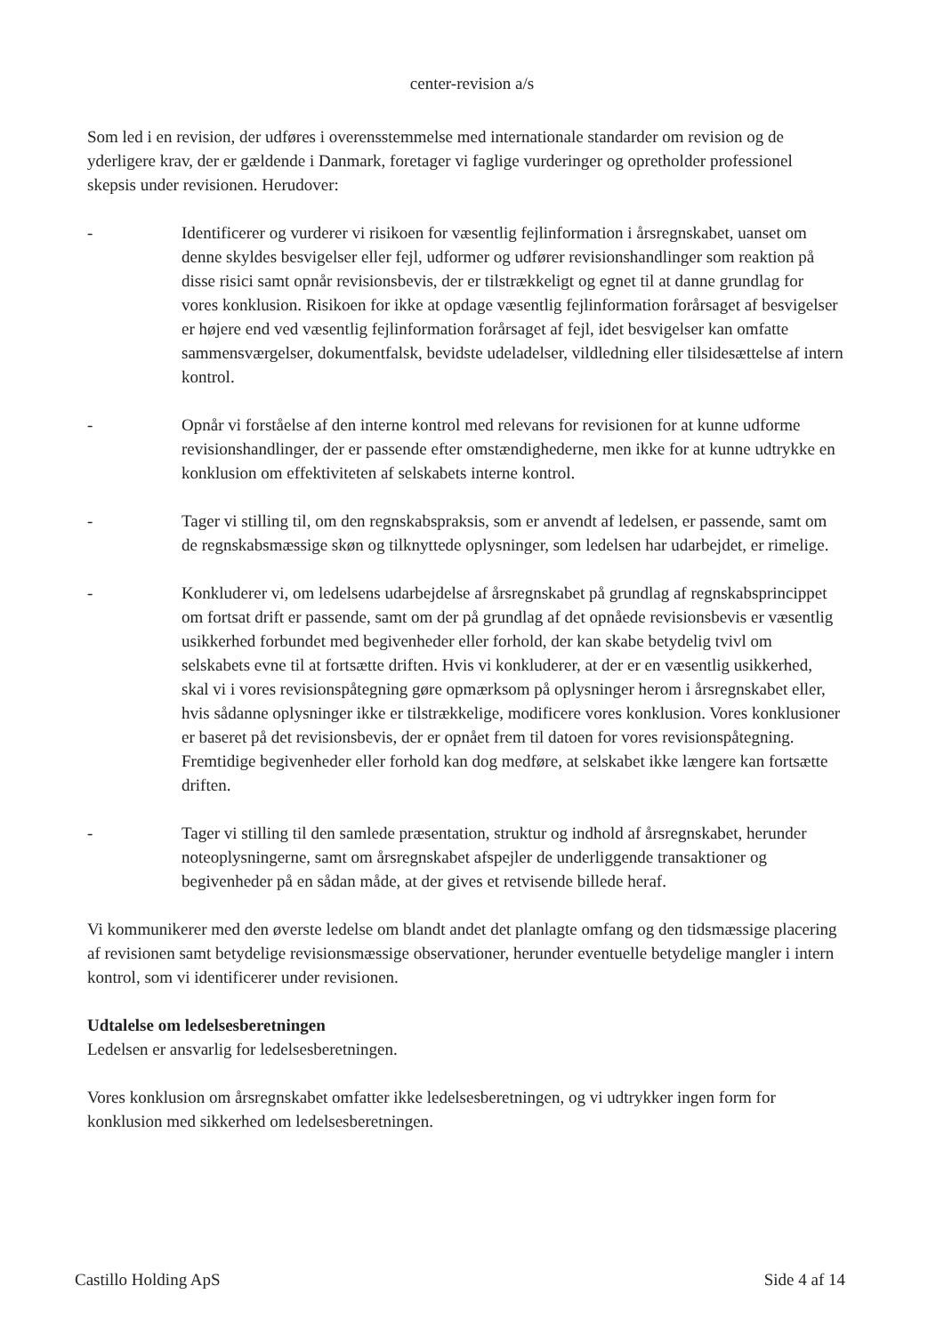center-revision a/s
Som led i en revision, der udføres i overensstemmelse med internationale standarder om revision og de yderligere krav, der er gældende i Danmark, foretager vi faglige vurderinger og opretholder professionel skepsis under revisionen. Herudover:
- Identificerer og vurderer vi risikoen for væsentlig fejlinformation i årsregnskabet, uanset om denne skyldes besvigelser eller fejl, udformer og udfører revisions­handlinger som reaktion på disse risici samt opnår revisionsbevis, der er tilstrækkeligt og egnet til at danne grundlag for vores konklusion. Risikoen for ikke at opdage væsentlig fejlinformation forårsaget af besvigelser er højere end ved væsentlig fejlinformation forårsaget af fejl, idet besvigelser kan omfatte sammensværgelser, dokumentfalsk, bevidste udeladelser, vildledning eller tilsidesættelse af intern kontrol.
- Opnår vi forståelse af den interne kontrol med relevans for revisionen for at kunne udforme revisionshandlinger, der er passende efter omstændighederne, men ikke for at kunne udtrykke en konklusion om effektiviteten af selskabets interne kontrol.
- Tager vi stilling til, om den regnskabspraksis, som er anvendt af ledelsen, er passende, samt om de regnskabsmæssige skøn og tilknyttede oplysninger, som ledelsen har udarbejdet, er rimelige.
- Konkluderer vi, om ledelsens udarbejdelse af årsregnskabet på grundlag af regnskabsprincippet om fortsat drift er passende, samt om der på grundlag af det opnåede revisionsbevis er væsentlig usikkerhed forbundet med begivenheder eller forhold, der kan skabe betydelig tvivl om selskabets evne til at fortsætte driften. Hvis vi konkluderer, at der er en væsentlig usikkerhed, skal vi i vores revisionspåtegning gøre opmærksom på oplysninger herom i årsregnskabet eller, hvis sådanne oplysninger ikke er tilstrækkelige, modificere vores konklusion. Vores konklusioner er baseret på det revisionsbevis, der er opnået frem til datoen for vores revisionspåtegning. Fremtidige begivenheder eller forhold kan dog medføre, at selskabet ikke længere kan fortsætte driften.
- Tager vi stilling til den samlede præsentation, struktur og indhold af årsregnskabet, herunder noteoplysningerne, samt om årsregnskabet afspejler de underliggende transaktioner og begivenheder på en sådan måde, at der gives et retvisende billede heraf.
Vi kommunikerer med den øverste ledelse om blandt andet det planlagte omfang og den tidsmæssige placering af revisionen samt betydelige revisionsmæssige observationer, herunder eventuelle betydelige mangler i intern kontrol, som vi identificerer under revisionen.
Udtalelse om ledelsesberetningen
Ledelsen er ansvarlig for ledelsesberetningen.
Vores konklusion om årsregnskabet omfatter ikke ledelsesberetningen, og vi udtrykker ingen form for konklusion med sikkerhed om ledelsesberetningen.
Castillo Holding ApS Side 4 af 14